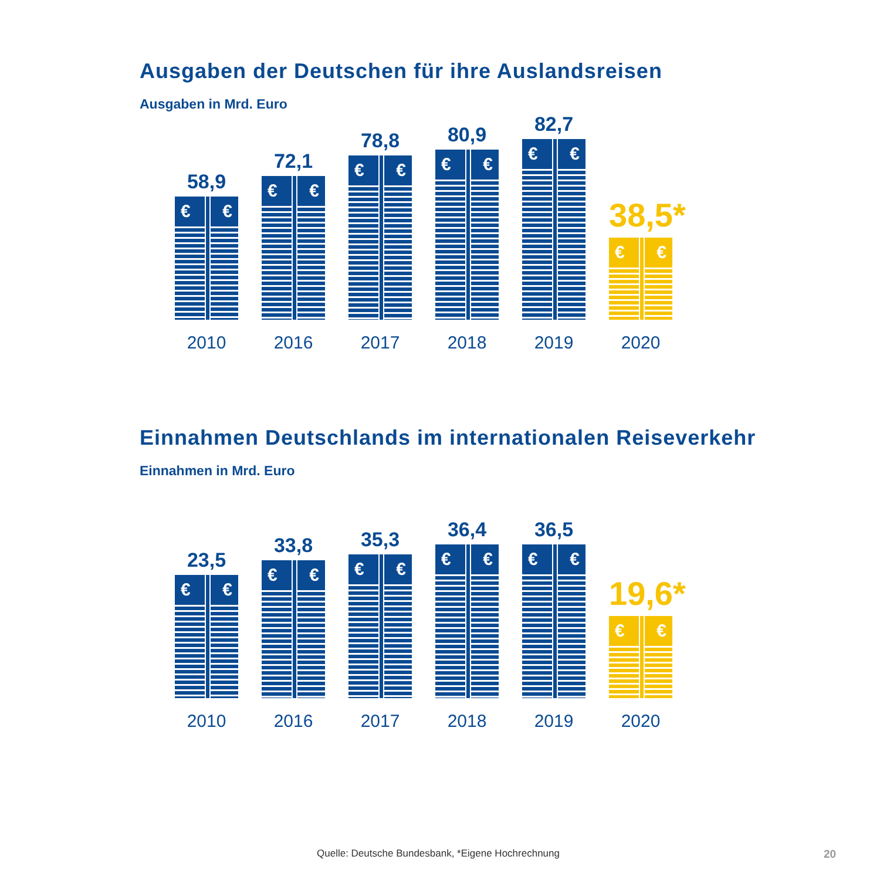Ausgaben der Deutschen für ihre Auslandsreisen
Ausgaben in Mrd. Euro
58,9
€ €
2010
72,1
€ €
2016
78,8
€ €
2017
80,9
€ €
2018
82,7
€ €
2019
38,5*
€ €
2020
Einnahmen Deutschlands im internationalen Reiseverkehr
Einnahmen in Mrd. Euro
23,5
€ €
2010
33,8
€ €
2016
35,3
€ €
2017
36,4
€ €
2018
36,5
€ €
2019
19,6*
€ €
2020
Quelle: Deutsche Bundesbank, *Eigene Hochrechnung
20